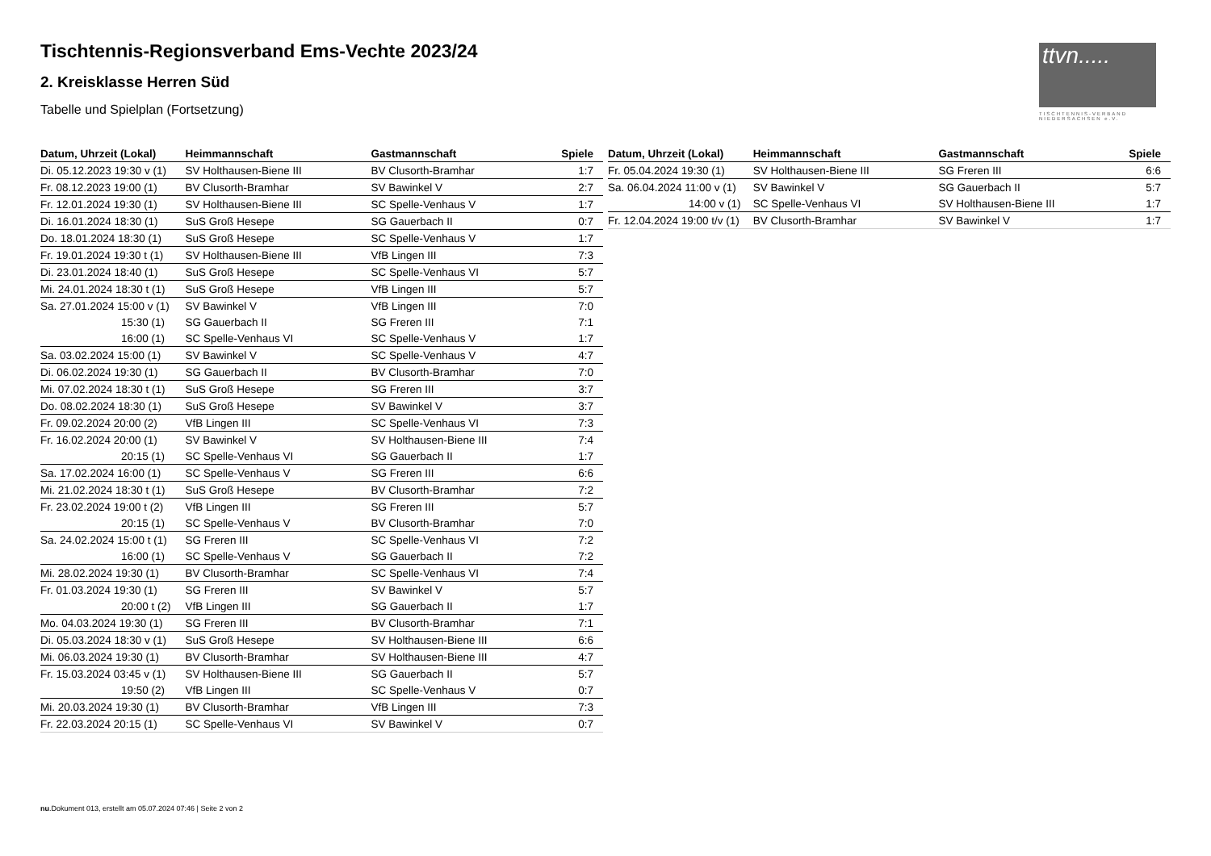Tischtennis-Regionsverband Ems-Vechte 2023/24
2. Kreisklasse Herren Süd
Tabelle und Spielplan (Fortsetzung)
ttvn.....
TISCHTENNIS-VERBAND NIEDERSACHSEN e.V.
| Datum, Uhrzeit (Lokal) | Heimmannschaft | Gastmannschaft | Spiele |
| --- | --- | --- | --- |
| Di. 05.12.2023 19:30 v (1) | SV Holthausen-Biene III | BV Clusorth-Bramhar | 1:7 |
| Fr. 08.12.2023 19:00 (1) | BV Clusorth-Bramhar | SV Bawinkel V | 2:7 |
| Fr. 12.01.2024 19:30 (1) | SV Holthausen-Biene III | SC Spelle-Venhaus V | 1:7 |
| Di. 16.01.2024 18:30 (1) | SuS Groß Hesepe | SG Gauerbach II | 0:7 |
| Do. 18.01.2024 18:30 (1) | SuS Groß Hesepe | SC Spelle-Venhaus V | 1:7 |
| Fr. 19.01.2024 19:30 t (1) | SV Holthausen-Biene III | VfB Lingen III | 7:3 |
| Di. 23.01.2024 18:40 (1) | SuS Groß Hesepe | SC Spelle-Venhaus VI | 5:7 |
| Mi. 24.01.2024 18:30 t (1) | SuS Groß Hesepe | VfB Lingen III | 5:7 |
| Sa. 27.01.2024 15:00 v (1) | SV Bawinkel V | VfB Lingen III | 7:0 |
| 15:30 (1) | SG Gauerbach II | SG Freren III | 7:1 |
| 16:00 (1) | SC Spelle-Venhaus VI | SC Spelle-Venhaus V | 1:7 |
| Sa. 03.02.2024 15:00 (1) | SV Bawinkel V | SC Spelle-Venhaus V | 4:7 |
| Di. 06.02.2024 19:30 (1) | SG Gauerbach II | BV Clusorth-Bramhar | 7:0 |
| Mi. 07.02.2024 18:30 t (1) | SuS Groß Hesepe | SG Freren III | 3:7 |
| Do. 08.02.2024 18:30 (1) | SuS Groß Hesepe | SV Bawinkel V | 3:7 |
| Fr. 09.02.2024 20:00 (2) | VfB Lingen III | SC Spelle-Venhaus VI | 7:3 |
| Fr. 16.02.2024 20:00 (1) | SV Bawinkel V | SV Holthausen-Biene III | 7:4 |
| 20:15 (1) | SC Spelle-Venhaus VI | SG Gauerbach II | 1:7 |
| Sa. 17.02.2024 16:00 (1) | SC Spelle-Venhaus V | SG Freren III | 6:6 |
| Mi. 21.02.2024 18:30 t (1) | SuS Groß Hesepe | BV Clusorth-Bramhar | 7:2 |
| Fr. 23.02.2024 19:00 t (2) | VfB Lingen III | SG Freren III | 5:7 |
| 20:15 (1) | SC Spelle-Venhaus V | BV Clusorth-Bramhar | 7:0 |
| Sa. 24.02.2024 15:00 t (1) | SG Freren III | SC Spelle-Venhaus VI | 7:2 |
| 16:00 (1) | SC Spelle-Venhaus V | SG Gauerbach II | 7:2 |
| Mi. 28.02.2024 19:30 (1) | BV Clusorth-Bramhar | SC Spelle-Venhaus VI | 7:4 |
| Fr. 01.03.2024 19:30 (1) | SG Freren III | SV Bawinkel V | 5:7 |
| 20:00 t (2) | VfB Lingen III | SG Gauerbach II | 1:7 |
| Mo. 04.03.2024 19:30 (1) | SG Freren III | BV Clusorth-Bramhar | 7:1 |
| Di. 05.03.2024 18:30 v (1) | SuS Groß Hesepe | SV Holthausen-Biene III | 6:6 |
| Mi. 06.03.2024 19:30 (1) | BV Clusorth-Bramhar | SV Holthausen-Biene III | 4:7 |
| Fr. 15.03.2024 03:45 v (1) | SV Holthausen-Biene III | SG Gauerbach II | 5:7 |
| 19:50 (2) | VfB Lingen III | SC Spelle-Venhaus V | 0:7 |
| Mi. 20.03.2024 19:30 (1) | BV Clusorth-Bramhar | VfB Lingen III | 7:3 |
| Fr. 22.03.2024 20:15 (1) | SC Spelle-Venhaus VI | SV Bawinkel V | 0:7 |
| Datum, Uhrzeit (Lokal) | Heimmannschaft | Gastmannschaft | Spiele |
| --- | --- | --- | --- |
| Fr. 05.04.2024 19:30 (1) | SV Holthausen-Biene III | SG Freren III | 6:6 |
| Sa. 06.04.2024 11:00 v (1) | SV Bawinkel V | SG Gauerbach II | 5:7 |
| 14:00 v (1) | SC Spelle-Venhaus VI | SV Holthausen-Biene III | 1:7 |
| Fr. 12.04.2024 19:00 t/v (1) | BV Clusorth-Bramhar | SV Bawinkel V | 1:7 |
nu.Dokument 013, erstellt am 05.07.2024 07:46 | Seite 2 von 2